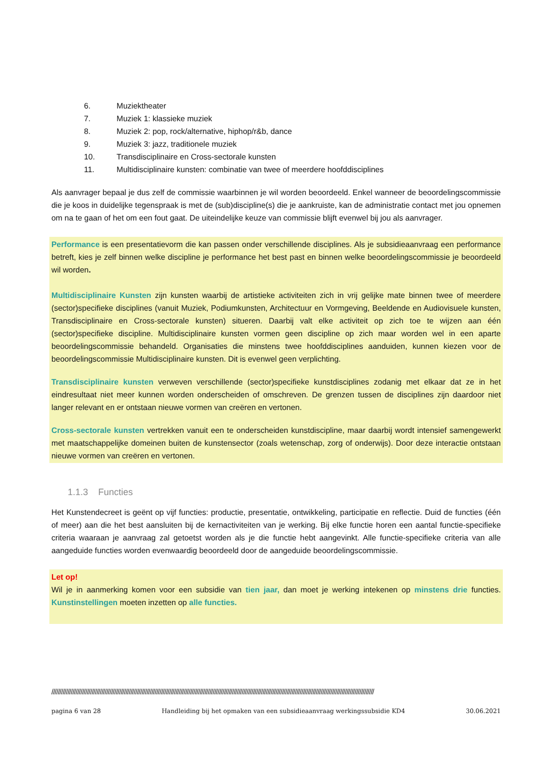6. Muziektheater
7. Muziek 1: klassieke muziek
8. Muziek 2: pop, rock/alternative, hiphop/r&b, dance
9. Muziek 3: jazz, traditionele muziek
10. Transdisciplinaire en Cross-sectorale kunsten
11. Multidisciplinaire kunsten: combinatie van twee of meerdere hoofddisciplines
Als aanvrager bepaal je dus zelf de commissie waarbinnen je wil worden beoordeeld. Enkel wanneer de beoordelingscommissie die je koos in duidelijke tegenspraak is met de (sub)discipline(s) die je aankruiste, kan de administratie contact met jou opnemen om na te gaan of het om een fout gaat. De uiteindelijke keuze van commissie blijft evenwel bij jou als aanvrager.
Performance is een presentatievorm die kan passen onder verschillende disciplines. Als je subsidieaanvraag een performance betreft, kies je zelf binnen welke discipline je performance het best past en binnen welke beoordelingscommissie je beoordeeld wil worden.
Multidisciplinaire Kunsten zijn kunsten waarbij de artistieke activiteiten zich in vrij gelijke mate binnen twee of meerdere (sector)specifieke disciplines (vanuit Muziek, Podiumkunsten, Architectuur en Vormgeving, Beeldende en Audiovisuele kunsten, Transdisciplinaire en Cross-sectorale kunsten) situeren. Daarbij valt elke activiteit op zich toe te wijzen aan één (sector)specifieke discipline. Multidisciplinaire kunsten vormen geen discipline op zich maar worden wel in een aparte beoordelingscommissie behandeld. Organisaties die minstens twee hoofddisciplines aanduiden, kunnen kiezen voor de beoordelingscommissie Multidisciplinaire kunsten. Dit is evenwel geen verplichting.
Transdisciplinaire kunsten verweven verschillende (sector)specifieke kunstdisciplines zodanig met elkaar dat ze in het eindresultaat niet meer kunnen worden onderscheiden of omschreven. De grenzen tussen de disciplines zijn daardoor niet langer relevant en er ontstaan nieuwe vormen van creëren en vertonen.
Cross-sectorale kunsten vertrekken vanuit een te onderscheiden kunstdiscipline, maar daarbij wordt intensief samengewerkt met maatschappelijke domeinen buiten de kunstensector (zoals wetenschap, zorg of onderwijs). Door deze interactie ontstaan nieuwe vormen van creëren en vertonen.
1.1.3 Functies
Het Kunstendecreet is geënt op vijf functies: productie, presentatie, ontwikkeling, participatie en reflectie. Duid de functies (één of meer) aan die het best aansluiten bij de kernactiviteiten van je werking. Bij elke functie horen een aantal functie-specifieke criteria waaraan je aanvraag zal getoetst worden als je die functie hebt aangevinkt. Alle functie-specifieke criteria van alle aangeduide functies worden evenwaardig beoordeeld door de aangeduide beoordelingscommissie.
Let op!
Wil je in aanmerking komen voor een subsidie van tien jaar, dan moet je werking intekenen op minstens drie functies. Kunstinstellingen moeten inzetten op alle functies.
////////////////////////////////////////////////////////////////////////////////////////////////////////////////////////////////////////////////////////////////////////////////////////////////////////
pagina 6 van 28 Handleiding bij het opmaken van een subsidieaanvraag werkingssubsidie KD4 30.06.2021